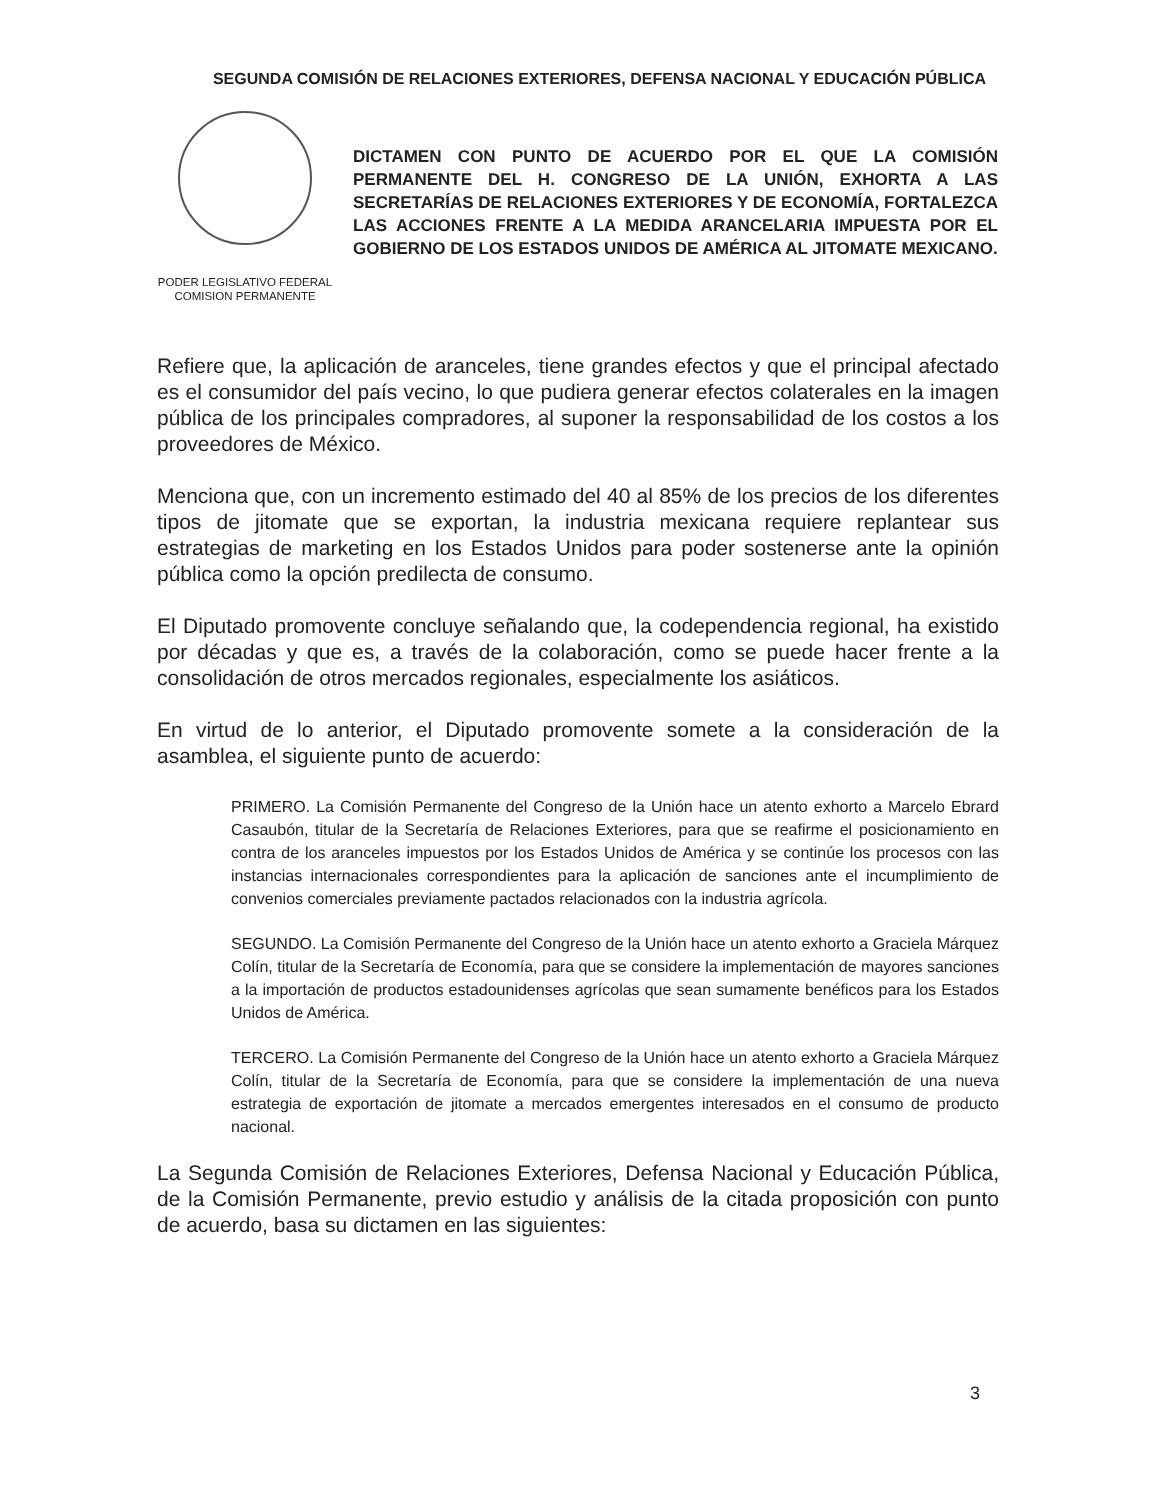SEGUNDA COMISIÓN DE RELACIONES EXTERIORES, DEFENSA NACIONAL Y EDUCACIÓN PÚBLICA
PODER LEGISLATIVO FEDERAL
COMISION PERMANENTE
DICTAMEN CON PUNTO DE ACUERDO POR EL QUE LA COMISIÓN PERMANENTE DEL H. CONGRESO DE LA UNIÓN, EXHORTA A LAS SECRETARÍAS DE RELACIONES EXTERIORES Y DE ECONOMÍA, FORTALEZCA LAS ACCIONES FRENTE A LA MEDIDA ARANCELARIA IMPUESTA POR EL GOBIERNO DE LOS ESTADOS UNIDOS DE AMÉRICA AL JITOMATE MEXICANO.
Refiere que, la aplicación de aranceles, tiene grandes efectos y que el principal afectado es el consumidor del país vecino, lo que pudiera generar efectos colaterales en la imagen pública de los principales compradores, al suponer la responsabilidad de los costos a los proveedores de México.
Menciona que, con un incremento estimado del 40 al 85% de los precios de los diferentes tipos de jitomate que se exportan, la industria mexicana requiere replantear sus estrategias de marketing en los Estados Unidos para poder sostenerse ante la opinión pública como la opción predilecta de consumo.
El Diputado promovente concluye señalando que, la codependencia regional, ha existido por décadas y que es, a través de la colaboración, como se puede hacer frente a la consolidación de otros mercados regionales, especialmente los asiáticos.
En virtud de lo anterior, el Diputado promovente somete a la consideración de la asamblea, el siguiente punto de acuerdo:
PRIMERO. La Comisión Permanente del Congreso de la Unión hace un atento exhorto a Marcelo Ebrard Casaubón, titular de la Secretaría de Relaciones Exteriores, para que se reafirme el posicionamiento en contra de los aranceles impuestos por los Estados Unidos de América y se continúe los procesos con las instancias internacionales correspondientes para la aplicación de sanciones ante el incumplimiento de convenios comerciales previamente pactados relacionados con la industria agrícola.
SEGUNDO. La Comisión Permanente del Congreso de la Unión hace un atento exhorto a Graciela Márquez Colín, titular de la Secretaría de Economía, para que se considere la implementación de mayores sanciones a la importación de productos estadounidenses agrícolas que sean sumamente benéficos para los Estados Unidos de América.
TERCERO. La Comisión Permanente del Congreso de la Unión hace un atento exhorto a Graciela Márquez Colín, titular de la Secretaría de Economía, para que se considere la implementación de una nueva estrategia de exportación de jitomate a mercados emergentes interesados en el consumo de producto nacional.
La Segunda Comisión de Relaciones Exteriores, Defensa Nacional y Educación Pública, de la Comisión Permanente, previo estudio y análisis de la citada proposición con punto de acuerdo, basa su dictamen en las siguientes:
3